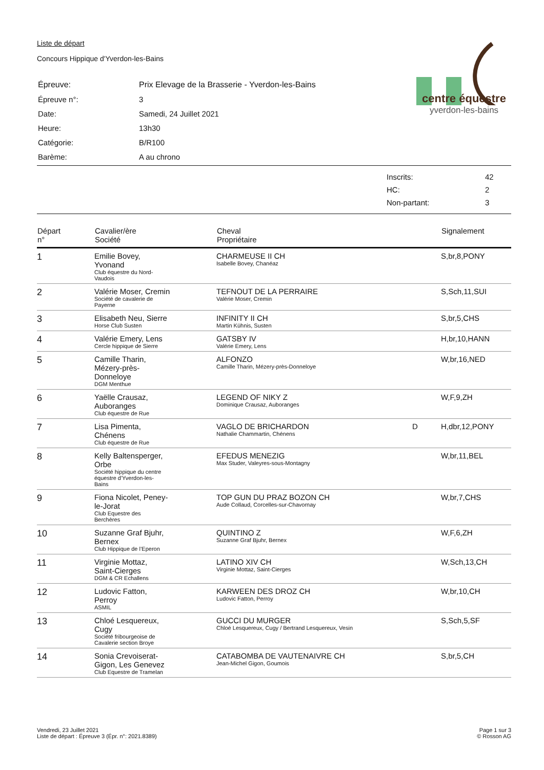Liste de départ
Concours Hippique d'Yverdon-les-Bains
centre équestre
yverdon-les-bains
| Épreuve: | Prix Elevage de la Brasserie - Yverdon-les-Bains |
| Épreuve n°: | 3 |
| Date: | Samedi, 24 Juillet 2021 |
| Heure: | 13h30 |
| Catégorie: | B/R100 |
| Barème: | A au chrono |
| Inscrits: | 42 |
| HC: | 2 |
| Non-partant: | 3 |
| Départ n° | Cavalier/ère Société | Cheval Propriétaire | | Signalement |
| --- | --- | --- | --- | --- |
| 1 | Emilie Bovey, Yvonand Club équestre du Nord- Vaudois | CHARMEUSE II CH Isabelle Bovey, Chanéaz | | S,br,8,PONY |
| 2 | Valérie Moser, Cremin Société de cavalerie de Payerne | TEFNOUT DE LA PERRAIRE Valérie Moser, Cremin | | S,Sch,11,SUI |
| 3 | Elisabeth Neu, Sierre Horse Club Susten | INFINITY II CH Martin Kühnis, Susten | | S,br,5,CHS |
| 4 | Valérie Emery, Lens Cercle hippique de Sierre | GATSBY IV Valérie Emery, Lens | | H,br,10,HANN |
| 5 | Camille Tharin, Mézery-près- Donneloye DGM Menthue | ALFONZO Camille Tharin, Mézery-près-Donneloye | | W,br,16,NED |
| 6 | Yaëlle Crausaz, Auboranges Club équestre de Rue | LEGEND OF NIKY Z Dominique Crausaz, Auboranges | | W,F,9,ZH |
| 7 | Lisa Pimenta, Chénens Club équestre de Rue | VAGLO DE BRICHARDON Nathalie Chammartin, Chénens | D | H,dbr,12,PONY |
| 8 | Kelly Baltensperger, Orbe Société hippique du centre équestre d'Yverdon-les- Bains | EFEDUS MENEZIG Max Studer, Valeyres-sous-Montagny | | W,br,11,BEL |
| 9 | Fiona Nicolet, Peney- le-Jorat Club Equestre des Berchères | TOP GUN DU PRAZ BOZON CH Aude Collaud, Corcelles-sur-Chavornay | | W,br,7,CHS |
| 10 | Suzanne Graf Bjuhr, Bernex Club Hippique de l’Eperon | QUINTINO Z Suzanne Graf Bjuhr, Bernex | | W,F,6,ZH |
| 11 | Virginie Mottaz, Saint-Cierges DGM & CR Echallens | LATINO XIV CH Virginie Mottaz, Saint-Cierges | | W,Sch,13,CH |
| 12 | Ludovic Fatton, Perroy ASMIL | KARWEEN DES DROZ CH Ludovic Fatton, Perroy | | W,br,10,CH |
| 13 | Chloé Lesquereux, Cugy Société fribourgeoise de Cavalerie section Broye | GUCCI DU MURGER Chloé Lesquereux, Cugy / Bertrand Lesquereux, Vesin | | S,Sch,5,SF |
| 14 | Sonia Crevoiserat- Gigon, Les Genevez Club Equestre de Tramelan | CATABOMBA DE VAUTENAIVRE CH Jean-Michel Gigon, Goumois | | S,br,5,CH |
Vendredi, 23 Juillet 2021
Liste de départ : Épreuve 3 (Épr. n°: 2021.8389)
Page 1 sur 3
© Rosson AG